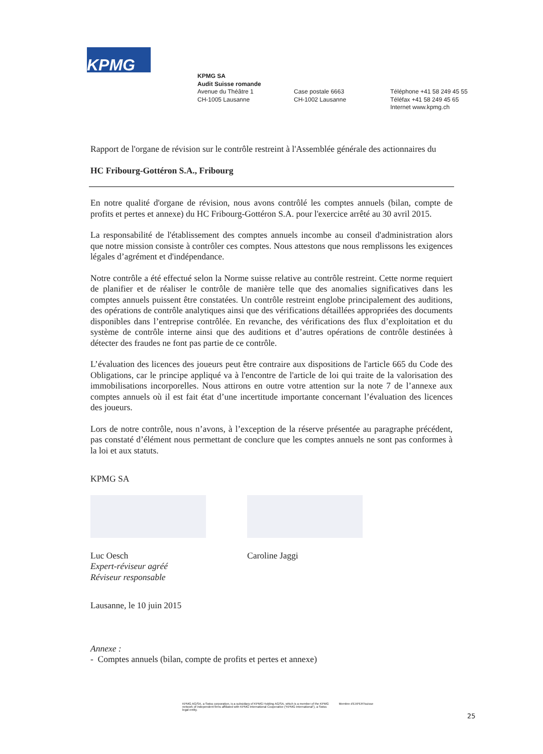KPMG
KPMG SA
Audit Suisse romande
Avenue du Théâtre 1
CH-1005 Lausanne
Case postale 6663
CH-1002 Lausanne
Téléphone +41 58 249 45 55
Téléfax +41 58 249 45 65
Internet www.kpmg.ch
Rapport de l'organe de révision sur le contrôle restreint à l'Assemblée générale des actionnaires du
HC Fribourg-Gottéron S.A., Fribourg
En notre qualité d'organe de révision, nous avons contrôlé les comptes annuels (bilan, compte de profits et pertes et annexe) du HC Fribourg-Gottéron S.A. pour l'exercice arrêté au 30 avril 2015.
La responsabilité de l'établissement des comptes annuels incombe au conseil d'administration alors que notre mission consiste à contrôler ces comptes. Nous attestons que nous remplissons les exigences légales d’agrément et d'indépendance.
Notre contrôle a été effectué selon la Norme suisse relative au contrôle restreint. Cette norme requiert de planifier et de réaliser le contrôle de manière telle que des anomalies significatives dans les comptes annuels puissent être constatées. Un contrôle restreint englobe principalement des auditions, des opérations de contrôle analytiques ainsi que des vérifications détaillées appropriées des documents disponibles dans l’entreprise contrôlée. En revanche, des vérifications des flux d’exploitation et du système de contrôle interne ainsi que des auditions et d’autres opérations de contrôle destinées à détecter des fraudes ne font pas partie de ce contrôle.
L’évaluation des licences des joueurs peut être contraire aux dispositions de l'article 665 du Code des Obligations, car le principe appliqué va à l'encontre de l'article de loi qui traite de la valorisation des immobilisations incorporelles. Nous attirons en outre votre attention sur la note 7 de l’annexe aux comptes annuels où il est fait état d’une incertitude importante concernant l’évaluation des licences des joueurs.
Lors de notre contrôle, nous n’avons, à l’exception de la réserve présentée au paragraphe précédent, pas constaté d’élément nous permettant de conclure que les comptes annuels ne sont pas conformes à la loi et aux statuts.
KPMG SA
Luc Oesch
Expert-réviseur agréé
Réviseur responsable
Caroline Jaggi
Lausanne, le 10 juin 2015
Annexe :
- Comptes annuels (bilan, compte de profits et pertes et annexe)
KPMG AG/SA, a Swiss corporation, is a subsidiary of KPMG Holding AG/SA, which is a member of the KPMG network of independent firms affiliated with KPMG International Cooperative (“KPMG International”), a Swiss legal entity. Membre d'EXPERTsuisse
25